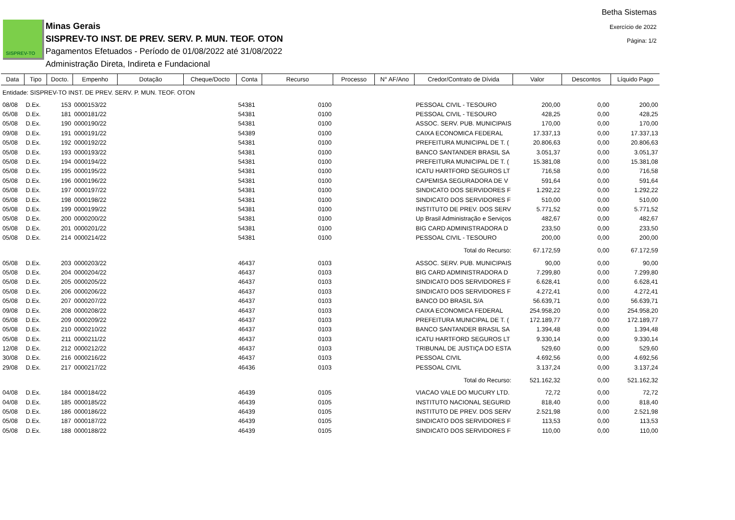SISPREV-TO
Minas Gerais
SISPREV-TO INST. DE PREV. SERV. P. MUN. TEOF. OTON
Pagamentos Efetuados - Período de 01/08/2022 até 31/08/2022
Administração Direta, Indireta e Fundacional
Betha Sistemas
Exercício de 2022
Página: 1/2
| Data | Tipo | Docto. | Empenho | Dotação | Cheque/Docto | Conta | Recurso | Processo | N° AF/Ano | Credor/Contrato de Dívida | Valor | Descontos | Líquido Pago |
| --- | --- | --- | --- | --- | --- | --- | --- | --- | --- | --- | --- | --- | --- |
| Entidade: SISPREV-TO INST. DE PREV. SERV. P. MUN. TEOF. OTON | | | | | | | | | | | | | |
| 08/08 | D.Ex. | 153 | 0000153/22 | | | 54381 | 0100 | | | PESSOAL CIVIL - TESOURO | 200,00 | 0,00 | 200,00 |
| 05/08 | D.Ex. | 181 | 0000181/22 | | | 54381 | 0100 | | | PESSOAL CIVIL - TESOURO | 428,25 | 0,00 | 428,25 |
| 05/08 | D.Ex. | 190 | 0000190/22 | | | 54381 | 0100 | | | ASSOC. SERV. PUB. MUNICIPAIS | 170,00 | 0,00 | 170,00 |
| 09/08 | D.Ex. | 191 | 0000191/22 | | | 54389 | 0100 | | | CAIXA ECONOMICA FEDERAL | 17.337,13 | 0,00 | 17.337,13 |
| 05/08 | D.Ex. | 192 | 0000192/22 | | | 54381 | 0100 | | | PREFEITURA MUNICIPAL DE T. ( | 20.806,63 | 0,00 | 20.806,63 |
| 05/08 | D.Ex. | 193 | 0000193/22 | | | 54381 | 0100 | | | BANCO SANTANDER BRASIL SA | 3.051,37 | 0,00 | 3.051,37 |
| 05/08 | D.Ex. | 194 | 0000194/22 | | | 54381 | 0100 | | | PREFEITURA MUNICIPAL DE T. ( | 15.381,08 | 0,00 | 15.381,08 |
| 05/08 | D.Ex. | 195 | 0000195/22 | | | 54381 | 0100 | | | ICATU HARTFORD SEGUROS LT | 716,58 | 0,00 | 716,58 |
| 05/08 | D.Ex. | 196 | 0000196/22 | | | 54381 | 0100 | | | CAPEMISA SEGURADORA DE V | 591,64 | 0,00 | 591,64 |
| 05/08 | D.Ex. | 197 | 0000197/22 | | | 54381 | 0100 | | | SINDICATO DOS SERVIDORES F | 1.292,22 | 0,00 | 1.292,22 |
| 05/08 | D.Ex. | 198 | 0000198/22 | | | 54381 | 0100 | | | SINDICATO DOS SERVIDORES F | 510,00 | 0,00 | 510,00 |
| 05/08 | D.Ex. | 199 | 0000199/22 | | | 54381 | 0100 | | | INSTITUTO DE PREV. DOS SERV | 5.771,52 | 0,00 | 5.771,52 |
| 05/08 | D.Ex. | 200 | 0000200/22 | | | 54381 | 0100 | | | Up Brasil Administração e Serviços | 482,67 | 0,00 | 482,67 |
| 05/08 | D.Ex. | 201 | 0000201/22 | | | 54381 | 0100 | | | BIG CARD ADMINISTRADORA D | 233,50 | 0,00 | 233,50 |
| 05/08 | D.Ex. | 214 | 0000214/22 | | | 54381 | 0100 | | | PESSOAL CIVIL - TESOURO | 200,00 | 0,00 | 200,00 |
| Total do Recurso: | | | | | | | | | | | 67.172,59 | 0,00 | 67.172,59 |
| 05/08 | D.Ex. | 203 | 0000203/22 | | | 46437 | 0103 | | | ASSOC. SERV. PUB. MUNICIPAIS | 90,00 | 0,00 | 90,00 |
| 05/08 | D.Ex. | 204 | 0000204/22 | | | 46437 | 0103 | | | BIG CARD ADMINISTRADORA D | 7.299,80 | 0,00 | 7.299,80 |
| 05/08 | D.Ex. | 205 | 0000205/22 | | | 46437 | 0103 | | | SINDICATO DOS SERVIDORES F | 6.628,41 | 0,00 | 6.628,41 |
| 05/08 | D.Ex. | 206 | 0000206/22 | | | 46437 | 0103 | | | SINDICATO DOS SERVIDORES F | 4.272,41 | 0,00 | 4.272,41 |
| 05/08 | D.Ex. | 207 | 0000207/22 | | | 46437 | 0103 | | | BANCO DO BRASIL S/A | 56.639,71 | 0,00 | 56.639,71 |
| 09/08 | D.Ex. | 208 | 0000208/22 | | | 46437 | 0103 | | | CAIXA ECONOMICA FEDERAL | 254.958,20 | 0,00 | 254.958,20 |
| 05/08 | D.Ex. | 209 | 0000209/22 | | | 46437 | 0103 | | | PREFEITURA MUNICIPAL DE T. ( | 172.189,77 | 0,00 | 172.189,77 |
| 05/08 | D.Ex. | 210 | 0000210/22 | | | 46437 | 0103 | | | BANCO SANTANDER BRASIL SA | 1.394,48 | 0,00 | 1.394,48 |
| 05/08 | D.Ex. | 211 | 0000211/22 | | | 46437 | 0103 | | | ICATU HARTFORD SEGUROS LT | 9.330,14 | 0,00 | 9.330,14 |
| 12/08 | D.Ex. | 212 | 0000212/22 | | | 46437 | 0103 | | | TRIBUNAL DE JUSTIÇA DO ESTA | 529,60 | 0,00 | 529,60 |
| 30/08 | D.Ex. | 216 | 0000216/22 | | | 46437 | 0103 | | | PESSOAL CIVIL | 4.692,56 | 0,00 | 4.692,56 |
| 29/08 | D.Ex. | 217 | 0000217/22 | | | 46436 | 0103 | | | PESSOAL CIVIL | 3.137,24 | 0,00 | 3.137,24 |
| Total do Recurso: | | | | | | | | | | | 521.162,32 | 0,00 | 521.162,32 |
| 04/08 | D.Ex. | 184 | 0000184/22 | | | 46439 | 0105 | | | VIACAO VALE DO MUCURY LTD. | 72,72 | 0,00 | 72,72 |
| 04/08 | D.Ex. | 185 | 0000185/22 | | | 46439 | 0105 | | | INSTITUTO NACIONAL SEGURID | 818,40 | 0,00 | 818,40 |
| 05/08 | D.Ex. | 186 | 0000186/22 | | | 46439 | 0105 | | | INSTITUTO DE PREV. DOS SERV | 2.521,98 | 0,00 | 2.521,98 |
| 05/08 | D.Ex. | 187 | 0000187/22 | | | 46439 | 0105 | | | SINDICATO DOS SERVIDORES F | 113,53 | 0,00 | 113,53 |
| 05/08 | D.Ex. | 188 | 0000188/22 | | | 46439 | 0105 | | | SINDICATO DOS SERVIDORES F | 110,00 | 0,00 | 110,00 |